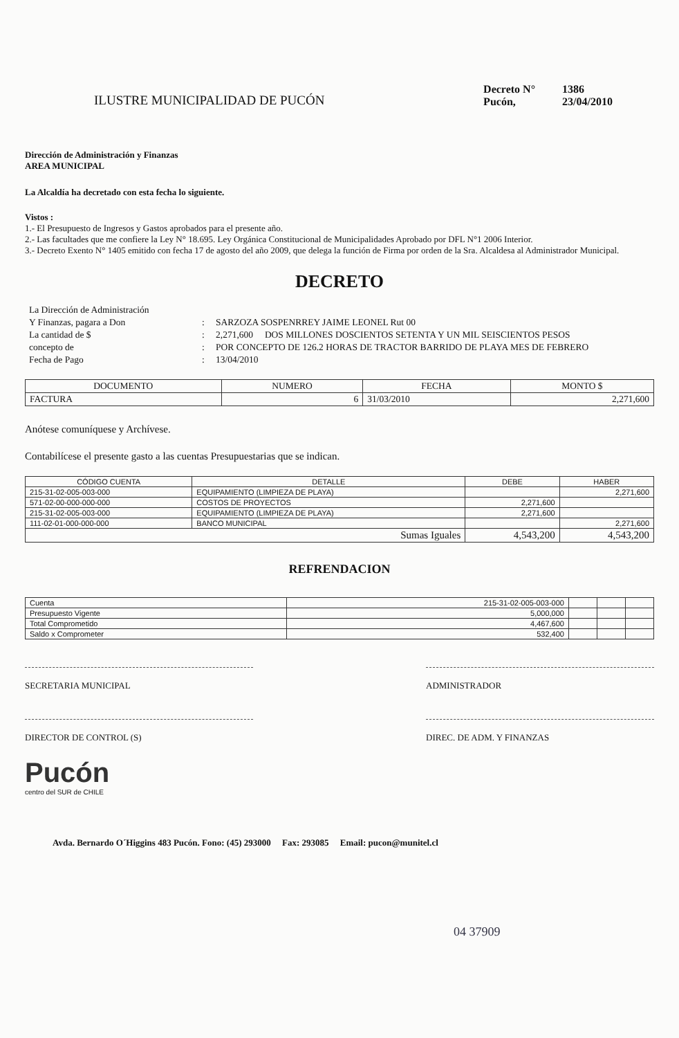ILUSTRE MUNICIPALIDAD DE PUCÓN
Decreto N° 1386
Pucón, 23/04/2010
Dirección de Administración y Finanzas
AREA MUNICIPAL
La Alcaldía ha decretado con esta fecha lo siguiente.
Vistos :
1.- El Presupuesto de Ingresos y Gastos aprobados para el presente año.
2.- Las facultades que me confiere la Ley N° 18.695. Ley Orgánica Constitucional de Municipalidades Aprobado por DFL N°1 2006 Interior.
3.- Decreto Exento N° 1405 emitido con fecha 17 de agosto del año 2009, que delega la función de Firma por orden de la Sra. Alcaldesa al Administrador Municipal.
DECRETO
La Dirección de Administración
Y Finanzas, pagara a Don
:
SARZOZA SOSPENRREY JAIME LEONEL Rut 00
La cantidad de $
:
2,271,600 DOS MILLONES DOSCIENTOS SETENTA Y UN MIL SEISCIENTOS PESOS
concepto de
:
POR CONCEPTO DE 126.2 HORAS DE TRACTOR BARRIDO DE PLAYA MES DE FEBRERO
Fecha de Pago
:
13/04/2010
| DOCUMENTO | NUMERO | FECHA | MONTO $ |
| --- | --- | --- | --- |
| FACTURA | 6 | 31/03/2010 | 2,271,600 |
Anótese comuníquese y Archívese.
Contabilícese el presente gasto a las cuentas Presupuestarias que se indican.
| CÓDIGO CUENTA | DETALLE | DEBE | HABER |
| --- | --- | --- | --- |
| 215-31-02-005-003-000 | EQUIPAMIENTO (LIMPIEZA DE PLAYA) | | 2,271,600 |
| 571-02-00-000-000-000 | COSTOS DE PROYECTOS | 2,271,600 | |
| 215-31-02-005-003-000 | EQUIPAMIENTO (LIMPIEZA DE PLAYA) | 2,271,600 | |
| 111-02-01-000-000-000 | BANCO MUNICIPAL | | 2,271,600 |
| Sumas Iguales | | 4,543,200 | 4,543,200 |
REFRENDACION
| Cuenta | 215-31-02-005-003-000 | | | |
| Presupuesto Vigente | 5,000,000 | | | |
| Total Comprometido | 4,467,600 | | | |
| Saldo x Comprometer | 532,400 | | | |
SECRETARIA MUNICIPAL ADMINISTRADOR
DIRECTOR DE CONTROL (S) DIREC. DE ADM. Y FINANZAS
Pucón
centro del SUR de CHILE
Avda. Bernardo O´Higgins 483 Pucón. Fono: (45) 293000 Fax: 293085 Email: pucon@munitel.cl
04 37909